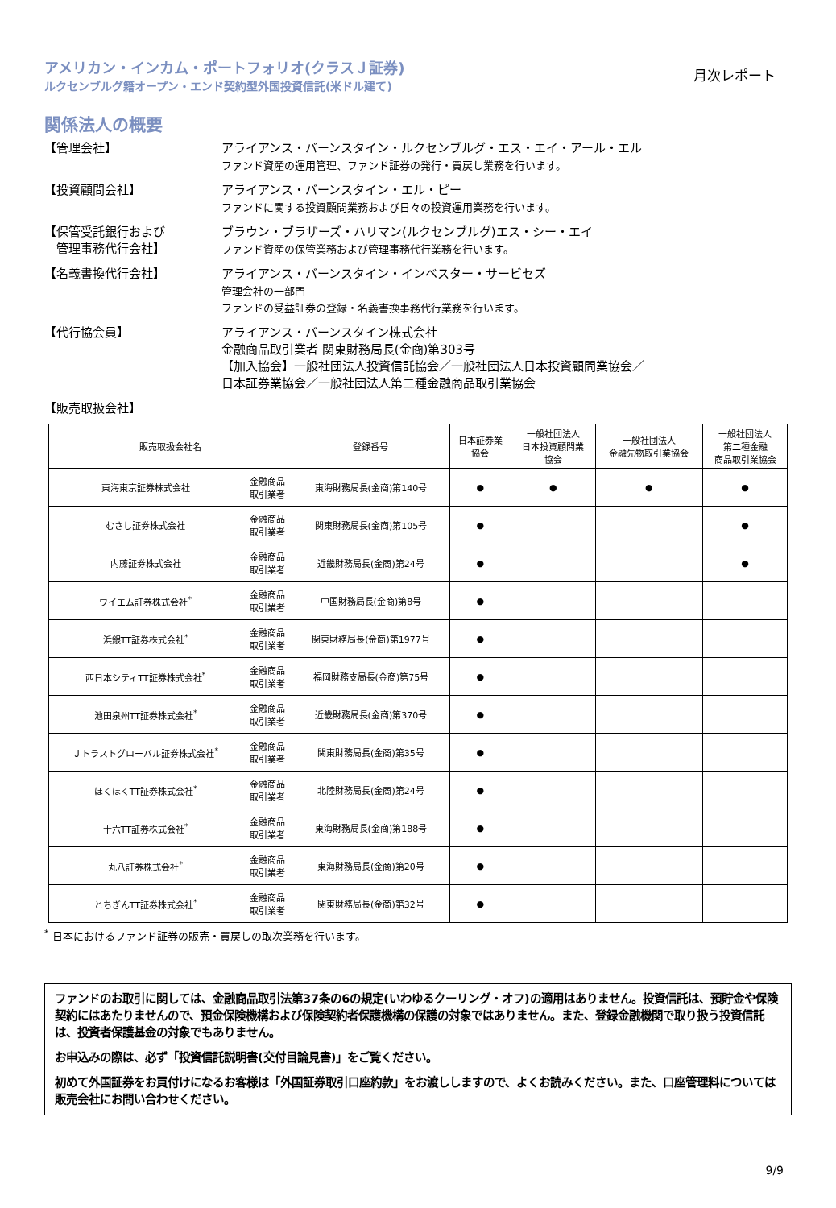アメリカン・インカム・ポートフォリオ(クラスＪ証券)
ルクセンブルグ籍オープン・エンド契約型外国投資信託(米ドル建て)
月次レポート
関係法人の概要
【管理会社】 アライアンス・バーンスタイン・ルクセンブルグ・エス・エイ・アール・エル
ファンド資産の運用管理、ファンド証券の発行・買戻し業務を行います。
【投資顧問会社】 アライアンス・バーンスタイン・エル・ピー
ファンドに関する投資顧問業務および日々の投資運用業務を行います。
【保管受託銀行および
　管理事務代行会社】
ブラウン・ブラザーズ・ハリマン(ルクセンブルグ)エス・シー・エイ
ファンド資産の保管業務および管理事務代行業務を行います。
【名義書換代行会社】 アライアンス・バーンスタイン・インベスター・サービセズ
管理会社の一部門
ファンドの受益証券の登録・名義書換事務代行業務を行います。
【代行協会員】 アライアンス・バーンスタイン株式会社
金融商品取引業者 関東財務局長(金商)第303号
【加入協会】一般社団法人投資信託協会／一般社団法人日本投資顧問業協会／
日本証券業協会／一般社団法人第二種金融商品取引業協会
【販売取扱会社】
| 販売取扱会社名 | | 登録番号 | 日本証券業 協会 | 一般社団法人 日本投資顧問業 協会 | 一般社団法人 金融先物取引業協会 | 一般社団法人 第二種金融 商品取引業協会 |
| --- | --- | --- | --- | --- | --- | --- |
| 東海東京証券株式会社 | 金融商品 取引業者 | 東海財務局長(金商)第140号 | ● | ● | ● | ● |
| むさし証券株式会社 | 金融商品 取引業者 | 関東財務局長(金商)第105号 | ● | | | ● |
| 内藤証券株式会社 | 金融商品 取引業者 | 近畿財務局長(金商)第24号 | ● | | | ● |
| ワイエム証券株式会社<sup>*</sup> | 金融商品 取引業者 | 中国財務局長(金商)第8号 | ● | | | |
| 浜銀TT証券株式会社<sup>*</sup> | 金融商品 取引業者 | 関東財務局長(金商)第1977号 | ● | | | |
| 西日本シティTT証券株式会社<sup>*</sup> | 金融商品 取引業者 | 福岡財務支局長(金商)第75号 | ● | | | |
| 池田泉州TT証券株式会社<sup>*</sup> | 金融商品 取引業者 | 近畿財務局長(金商)第370号 | ● | | | |
| Ｊトラストグローバル証券株式会社<sup>*</sup> | 金融商品 取引業者 | 関東財務局長(金商)第35号 | ● | | | |
| ほくほくTT証券株式会社<sup>*</sup> | 金融商品 取引業者 | 北陸財務局長(金商)第24号 | ● | | | |
| 十六TT証券株式会社<sup>*</sup> | 金融商品 取引業者 | 東海財務局長(金商)第188号 | ● | | | |
| 丸八証券株式会社<sup>*</sup> | 金融商品 取引業者 | 東海財務局長(金商)第20号 | ● | | | |
| とちぎんTT証券株式会社<sup>*</sup> | 金融商品 取引業者 | 関東財務局長(金商)第32号 | ● | | | |
<sup>*</sup> 日本におけるファンド証券の販売・買戻しの取次業務を行います。
ファンドのお取引に関しては、金融商品取引法第37条の6の規定(いわゆるクーリング・オフ)の適用はありません。投資信託は、預貯金や保険契約にはあたりませんので、預金保険機構および保険契約者保護機構の保護の対象ではありません。また、登録金融機関で取り扱う投資信託は、投資者保護基金の対象でもありません。
お申込みの際は、必ず「投資信託説明書(交付目論見書)」をご覧ください。
初めて外国証券をお買付けになるお客様は「外国証券取引口座約款」をお渡ししますので、よくお読みください。また、口座管理料については販売会社にお問い合わせください。
9/9